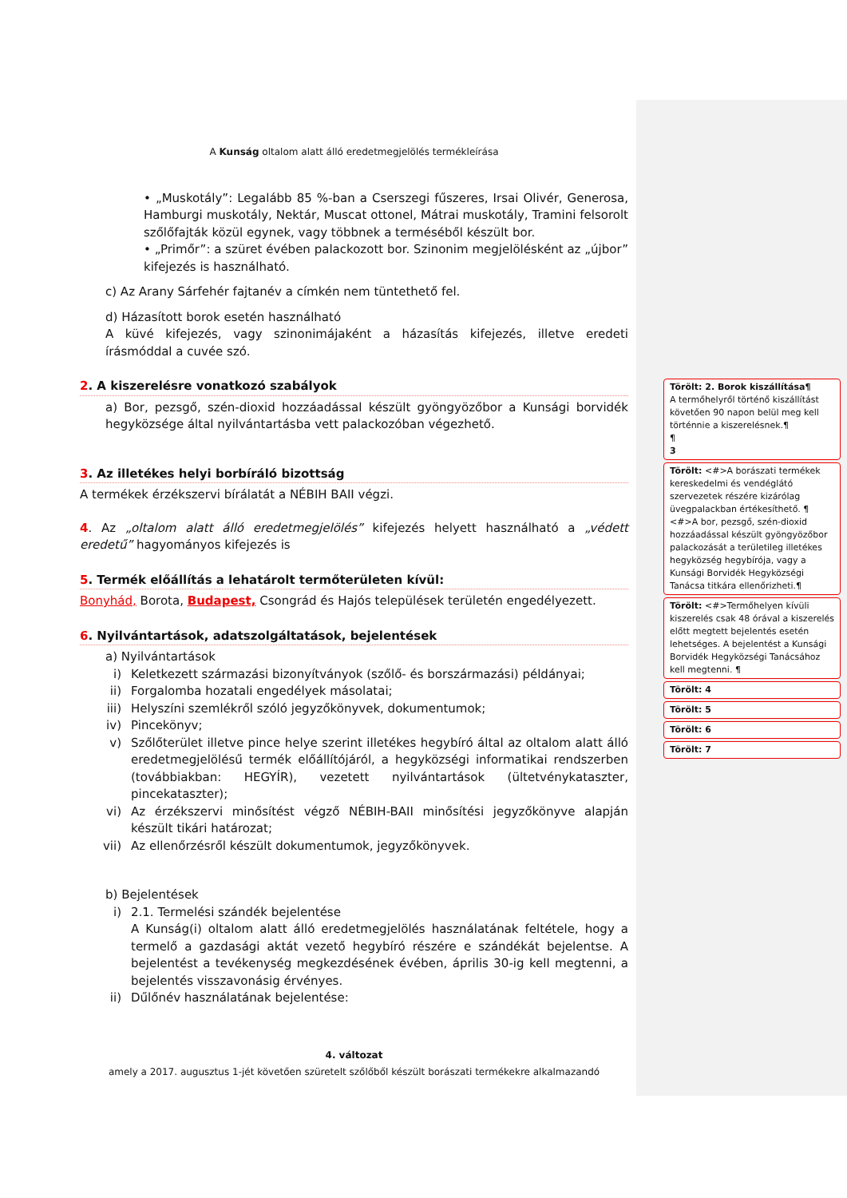A Kunság oltalom alatt álló eredetmegjelölés termékleírása
• „Muskotály”: Legalább 85 %-ban a Cserszegi fűszeres, Irsai Olivér, Generosa, Hamburgi muskotály, Nektár, Muscat ottonel, Mátrai muskotály, Tramini felsorolt szőlőfajták közül egynek, vagy többnek a terméséből készült bor.
• „Primőr”: a szüret évében palackozott bor. Szinonim megjelölésként az „újbor” kifejezés is használható.
c) Az Arany Sárfehér fajtanév a címkén nem tüntethető fel.
d) Házasított borok esetén használható
A küvé kifejezés, vagy szinonimájaként a házasítás kifejezés, illetve eredeti írásmóddal a cuvée szó.
2. A kiszerelésre vonatkozó szabályok
a) Bor, pezsgő, szén-dioxid hozzáadással készült gyöngyözőbor a Kunsági borvidék hegyközsége által nyilvántartásba vett palackozóban végezhető.
3. Az illetékes helyi borbíráló bizottság
A termékek érzékszervi bírálatát a NÉBIH BAII végzi.
4. Az „oltalom alatt álló eredetmegjelölés” kifejezés helyett használható a „védett eredetű” hagyományos kifejezés is
5. Termék előállítás a lehatárolt termőterületen kívül:
Bonyhád, Borota, Budapest, Csongrád és Hajós települések területén engedélyezett.
6. Nyilvántartások, adatszolgáltatások, bejelentések
a) Nyilvántartások
i) Keletkezett származási bizonyítványok (szőlő- és borszármazási) példányai;
ii) Forgalomba hozatali engedélyek másolatai;
iii) Helyszíni szemlékről szóló jegyzőkönyvek, dokumentumok;
iv) Pincekönyv;
v) Szőlőterület illetve pince helye szerint illetékes hegybíró által az oltalom alatt álló eredetmegjelölésű termék előállítójáról, a hegyközségi informatikai rendszerben (továbbiakban: HEGYÍR), vezetett nyilvántartások (ültetvénykataszter, pincekataszter);
vi) Az érzékszervi minősítést végző NÉBIH-BAII minősítési jegyzőkönyve alapján készült tikári határozat;
vii) Az ellenőrzésről készült dokumentumok, jegyzőkönyvek.
b) Bejelentések
i) 2.1. Termelési szándék bejelentése
A Kunság(i) oltalom alatt álló eredetmegjelölés használatának feltétele, hogy a termelő a gazdasági aktát vezető hegybíró részére e szándékát bejelentse. A bejelentést a tevékenység megkezdésének évében, április 30-ig kell megtenni, a bejelentés visszavonásig érvényes.
ii) Dűlőnév használatának bejelentése:
4. változat
amely a 2017. augusztus 1-jét követően szüretelt szőlőből készült borászati termékekre alkalmazandó
Törölt: 2. Borok kiszállítása¶
A termőhelyről történő kiszállítást követően 90 napon belül meg kell történnie a kiszerelésnek.¶
¶
3
Törölt: <#>A borászati termékek kereskedelmi és vendéglátó szervezetek részére kizárólag üvegpalackban értékesíthető. ¶
<#>A bor, pezsgő, szén-dioxid hozzáadással készült gyöngyözőbor palackozását a területileg illetékes hegyközség hegybírója, vagy a Kunsági Borvidék Hegyközségi Tanácsa titkára ellenőrizheti.¶
Törölt: <#>Termőhelyen kívüli kiszerelés csak 48 órával a kiszerelés előtt megtett bejelentés esetén lehetséges. A bejelentést a Kunsági Borvidék Hegyközségi Tanácsához kell megtenni. ¶
Törölt: 4
Törölt: 5
Törölt: 6
Törölt: 7